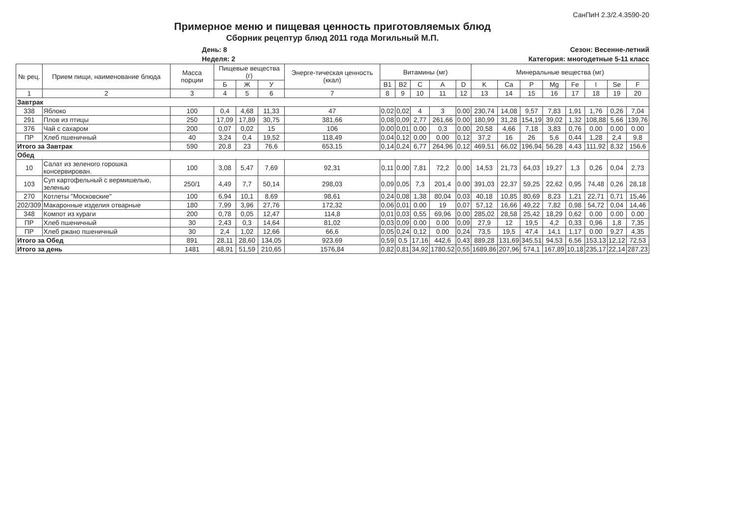СанПиН 2.3/2.4.3590-20
Примерное меню и пищевая ценность приготовляемых блюд
Сборник рецептур блюд 2011 года Могильный М.П.
День: 8
Неделя: 2
Сезон: Весенне-летний
Категория: многодетные 5-11 класс
| № рец. | Прием пищи, наименование блюда | Масса порции | Пищевые вещества (г) | | | Энерге-тическая ценность (ккал) | Витамины (мг) | | | | | Минеральные вещества (мг) | | | | | | | |
| --- | --- | --- | --- | --- | --- | --- | --- | --- | --- | --- | --- | --- | --- | --- | --- | --- | --- | --- | --- |
| | | | Б | Ж | У | | B1 | B2 | C | A | D | K | Ca | P | Mg | Fe | I | Se | F |
| 1 | 2 | 3 | 4 | 5 | 6 | 7 | 8 | 9 | 10 | 11 | 12 | 13 | 14 | 15 | 16 | 17 | 18 | 19 | 20 |
| Завтрак | | | | | | | | | | | | | | | | | | | |
| 338 | Яблоко | 100 | 0,4 | 4,68 | 11,33 | 47 | 0,02 | 0,02 | 4 | 3 | 0.00 | 230,74 | 14,08 | 9,57 | 7,83 | 1,91 | 1,76 | 0,26 | 7,04 |
| 291 | Плов из птицы | 250 | 17,09 | 17,89 | 30,75 | 381,66 | 0,08 | 0,09 | 2,77 | 261,66 | 0.00 | 180,99 | 31,28 | 154,19 | 39,02 | 1,32 | 108,88 | 5,66 | 139,76 |
| 376 | Чай с сахаром | 200 | 0,07 | 0,02 | 15 | 106 | 0.00 | 0,01 | 0.00 | 0,3 | 0.00 | 20,58 | 4,66 | 7,18 | 3,83 | 0,76 | 0.00 | 0.00 | 0.00 |
| ПР | Хлеб пшеничный | 40 | 3,24 | 0,4 | 19,52 | 118,49 | 0,04 | 0,12 | 0.00 | 0.00 | 0,12 | 37,2 | 16 | 26 | 5,6 | 0,44 | 1,28 | 2,4 | 9,8 |
| Итого за Завтрак | | 590 | 20,8 | 23 | 76,6 | 653,15 | 0,14 | 0,24 | 6,77 | 264,96 | 0,12 | 469,51 | 66,02 | 196,94 | 56,28 | 4,43 | 111,92 | 8,32 | 156,6 |
| Обед | | | | | | | | | | | | | | | | | | | |
| 10 | Салат из зеленого горошка консервирован. | 100 | 3,08 | 5,47 | 7,69 | 92,31 | 0,11 | 0.00 | 7,81 | 72,2 | 0.00 | 14,53 | 21,73 | 64,03 | 19,27 | 1,3 | 0,26 | 0,04 | 2,73 |
| 103 | Суп картофельный с вермишелью, зеленью | 250/1 | 4,49 | 7,7 | 50,14 | 298,03 | 0,09 | 0,05 | 7,3 | 201,4 | 0.00 | 391,03 | 22,37 | 59,25 | 22,62 | 0,95 | 74,48 | 0,26 | 28,18 |
| 270 | Котлеты "Московские" | 100 | 6,94 | 10,1 | 8,69 | 98,61 | 0,24 | 0,08 | 1,38 | 80,04 | 0,03 | 40,18 | 10,85 | 80,69 | 8,23 | 1,21 | 22,71 | 0,71 | 15,46 |
| 202/309 | Макаронные изделия отварные | 180 | 7,99 | 3,96 | 27,76 | 172,32 | 0,06 | 0,01 | 0.00 | 19 | 0,07 | 57,12 | 16,66 | 49,22 | 7,82 | 0,98 | 54,72 | 0,04 | 14,46 |
| 348 | Компот из кураги | 200 | 0,78 | 0,05 | 12,47 | 114,8 | 0,01 | 0,03 | 0,55 | 69,96 | 0.00 | 285,02 | 28,58 | 25,42 | 18,29 | 0,62 | 0.00 | 0.00 | 0.00 |
| ПР | Хлеб пшеничный | 30 | 2,43 | 0,3 | 14,64 | 81,02 | 0,03 | 0,09 | 0.00 | 0.00 | 0,09 | 27,9 | 12 | 19,5 | 4,2 | 0,33 | 0,96 | 1,8 | 7,35 |
| ПР | Хлеб ржано пшеничный | 30 | 2,4 | 1,02 | 12,66 | 66,6 | 0,05 | 0,24 | 0,12 | 0.00 | 0,24 | 73,5 | 19,5 | 47,4 | 14,1 | 1,17 | 0.00 | 9,27 | 4,35 |
| Итого за Обед | | 891 | 28,11 | 28,60 | 134,05 | 923,69 | 0,59 | 0,5 | 17,16 | 442,6 | 0,43 | 889,28 | 131,69 | 345,51 | 94,53 | 6,56 | 153,13 | 12,12 | 72,53 |
| Итого за день | | 1481 | 48,91 | 51,59 | 210,65 | 1576,84 | 0,82 | 0,81 | 34,92 | 1780,52 | 0,55 | 1689,86 | 207,96 | 574,1 | 167,89 | 10,18 | 235,17 | 22,14 | 287,23 |